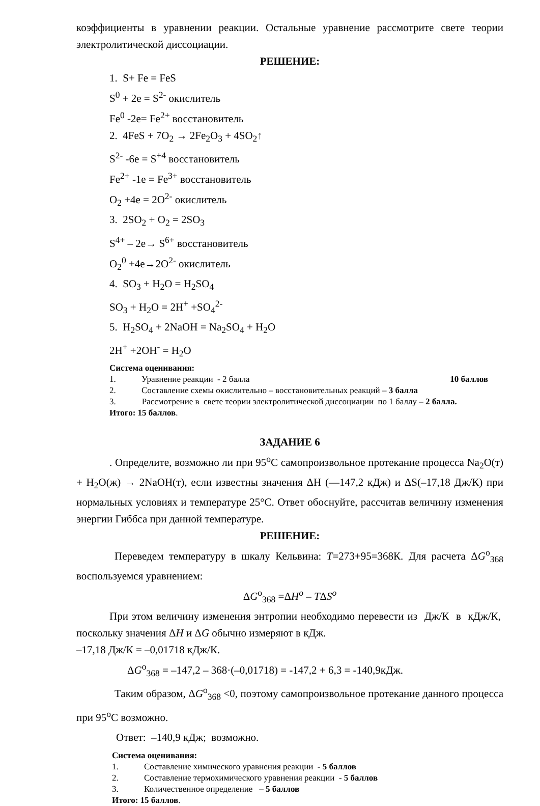коэффициенты в уравнении реакции. Остальные уравнение рассмотрите свете теории электролитической диссоциации.
РЕШЕНИЕ:
1. S+ Fe = FeS
S<sup>0</sup> + 2e = S<sup>2-</sup> окислитель
Fe<sup>0</sup> -2e= Fe<sup>2+</sup> восстановитель
2. 4FeS + 7O<sub>2</sub> → 2Fe<sub>2</sub>O<sub>3</sub> + 4SO<sub>2</sub>↑
S<sup>2-</sup> -6e = S<sup>+4</sup> восстановитель
Fe<sup>2+</sup> -1e = Fe<sup>3+</sup> восстановитель
O<sub>2</sub> +4e = 2O<sup>2-</sup> окислитель
3. 2SO<sub>2</sub> + O<sub>2</sub> = 2SO<sub>3</sub>
S<sup>4+</sup> – 2e→ S<sup>6+</sup> восстановитель
O<sub>2</sub><sup>0</sup> +4e→2O<sup>2-</sup> окислитель
4. SO<sub>3</sub> + H<sub>2</sub>O = H<sub>2</sub>SO<sub>4</sub>
SO<sub>3</sub> + H<sub>2</sub>O = 2H<sup>+</sup> +SO<sub>4</sub><sup>2-</sup>
5. H<sub>2</sub>SO<sub>4</sub> + 2NaOH = Na<sub>2</sub>SO<sub>4</sub> + H<sub>2</sub>O
2H<sup>+</sup> +2OH<sup>-</sup> = H<sub>2</sub>O
Система оценивания:
1. Уравнение реакции - 2 балла 10 баллов
2. Составление схемы окислительно – восстановительных реакций – 3 балла
3. Рассмотрение в свете теории электролитической диссоциации по 1 баллу – 2 балла.
Итого: 15 баллов.
ЗАДАНИЕ 6
. Определите, возможно ли при 95<sup>о</sup>С самопроизвольное протекание процесса Na<sub>2</sub>O(т) + H<sub>2</sub>O(ж) → 2NaOH(т), если известны значения ΔН (—147,2 кДж) и ΔS(–17,18 Дж/К) при нормальных условиях и температуре 25°С. Ответ обоснуйте, рассчитав величину изменения энергии Гиббса при данной температуре.
РЕШЕНИЕ:
Переведем температуру в шкалу Кельвина: T=273+95=368К. Для расчета ΔG<sup>о</sup><sub>368</sub> воспользуемся уравнением:
ΔG<sup>о</sup><sub>368</sub> =ΔH<sup>o</sup> – TΔS<sup>o</sup>
При этом величину изменения энтропии необходимо перевести из Дж/К в кДж/К, поскольку значения ΔH и ΔG обычно измеряют в кДж.
–17,18 Дж/К = –0,01718 кДж/К.
ΔG<sup>о</sup><sub>368</sub> = –147,2 – 368·(–0,01718) = -147,2 + 6,3 = -140,9кДж.
Таким образом, ΔG<sup>о</sup><sub>368</sub> <0, поэтому самопроизвольное протекание данного процесса при 95<sup>о</sup>С возможно.
Ответ: –140,9 кДж; возможно.
Система оценивания:
1. Составление химического уравнения реакции - 5 баллов
2. Составление термохимического уравнения реакции - 5 баллов
3. Количественное определение – 5 баллов
Итого: 15 баллов.